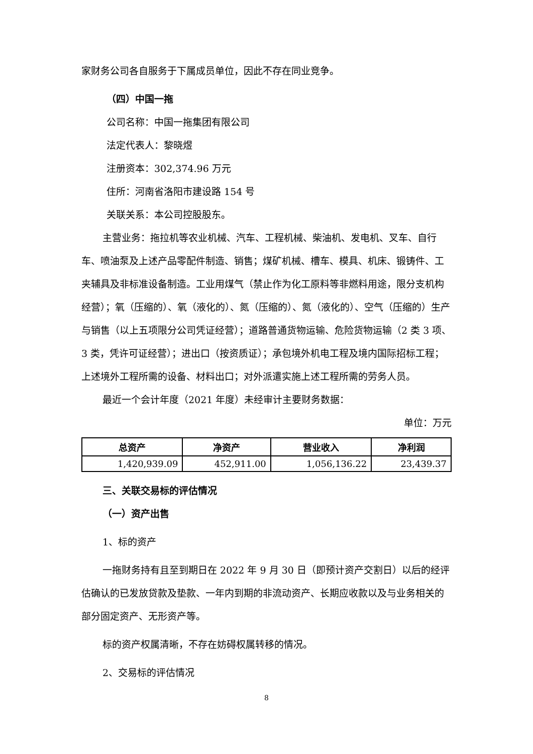家财务公司各自服务于下属成员单位，因此不存在同业竞争。
（四）中国一拖
公司名称：中国一拖集团有限公司
法定代表人：黎晓煜
注册资本：302,374.96 万元
住所：河南省洛阳市建设路 154 号
关联关系：本公司控股股东。
主营业务：拖拉机等农业机械、汽车、工程机械、柴油机、发电机、叉车、自行车、喷油泵及上述产品零配件制造、销售；煤矿机械、槽车、模具、机床、锻铸件、工夹辅具及非标准设备制造。工业用煤气（禁止作为化工原料等非燃料用途，限分支机构经营）；氧（压缩的）、氧（液化的）、氮（压缩的）、氮（液化的）、空气（压缩的）生产与销售（以上五项限分公司凭证经营）；道路普通货物运输、危险货物运输（2 类 3 项、3 类，凭许可证经营）；进出口（按资质证）；承包境外机电工程及境内国际招标工程；上述境外工程所需的设备、材料出口；对外派遣实施上述工程所需的劳务人员。
最近一个会计年度（2021 年度）未经审计主要财务数据：
单位：万元
| 总资产 | 净资产 | 营业收入 | 净利润 |
| --- | --- | --- | --- |
| 1,420,939.09 | 452,911.00 | 1,056,136.22 | 23,439.37 |
三、关联交易标的评估情况
（一）资产出售
1、标的资产
一拖财务持有且至到期日在 2022 年 9 月 30 日（即预计资产交割日）以后的经评估确认的已发放贷款及垫款、一年内到期的非流动资产、长期应收款以及与业务相关的部分固定资产、无形资产等。
标的资产权属清晰，不存在妨碍权属转移的情况。
2、交易标的评估情况
8